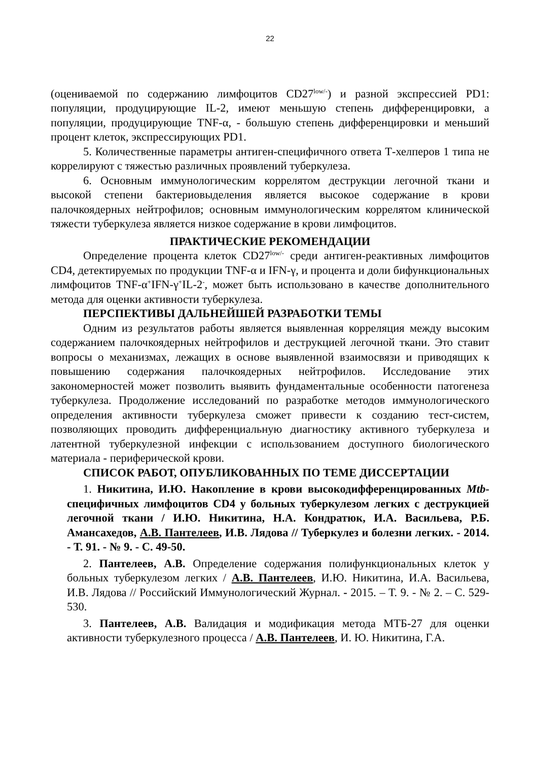22
(оцениваемой по содержанию лимфоцитов CD27<sup>low/-</sup>) и разной экспрессией PD1: популяции, продуцирующие IL-2, имеют меньшую степень дифференцировки, а популяции, продуцирующие TNF-α, - большую степень дифференцировки и меньший процент клеток, экспрессирующих PD1.
5. Количественные параметры антиген-специфичного ответа Т-хелперов 1 типа не коррелируют с тяжестью различных проявлений туберкулеза.
6. Основным иммунологическим коррелятом деструкции легочной ткани и высокой степени бактериовыделения является высокое содержание в крови палочкоядерных нейтрофилов; основным иммунологическим коррелятом клинической тяжести туберкулеза является низкое содержание в крови лимфоцитов.
ПРАКТИЧЕСКИЕ РЕКОМЕНДАЦИИ
Определение процента клеток CD27<sup>low/-</sup> среди антиген-реактивных лимфоцитов CD4, детектируемых по продукции TNF-α и IFN-γ, и процента и доли бифункциональных лимфоцитов TNF-α<sup>+</sup>IFN-γ<sup>+</sup>IL-2<sup>-</sup>, может быть использовано в качестве дополнительного метода для оценки активности туберкулеза.
ПЕРСПЕКТИВЫ ДАЛЬНЕЙШЕЙ РАЗРАБОТКИ ТЕМЫ
Одним из результатов работы является выявленная корреляция между высоким содержанием палочкоядерных нейтрофилов и деструкцией легочной ткани. Это ставит вопросы о механизмах, лежащих в основе выявленной взаимосвязи и приводящих к повышению содержания палочкоядерных нейтрофилов. Исследование этих закономерностей может позволить выявить фундаментальные особенности патогенеза туберкулеза. Продолжение исследований по разработке методов иммунологического определения активности туберкулеза сможет привести к созданию тест-систем, позволяющих проводить дифференциальную диагностику активного туберкулеза и латентной туберкулезной инфекции с использованием доступного биологического материала - периферической крови.
СПИСОК РАБОТ, ОПУБЛИКОВАННЫХ ПО ТЕМЕ ДИССЕРТАЦИИ
1. Никитина, И.Ю. Накопление в крови высокодифференцированных Mtb-специфичных лимфоцитов CD4 у больных туберкулезом легких с деструкцией легочной ткани / И.Ю. Никитина, Н.А. Кондратюк, И.А. Васильева, Р.Б. Амансахедов, А.В. Пантелеев, И.В. Лядова // Туберкулез и болезни легких. - 2014. - Т. 91. - № 9. - С. 49-50.
2. Пантелеев, А.В. Определение содержания полифункциональных клеток у больных туберкулезом легких / А.В. Пантелеев, И.Ю. Никитина, И.А. Васильева, И.В. Лядова // Российский Иммунологический Журнал. - 2015. – Т. 9. - № 2. – С. 529-530.
3. Пантелеев, А.В. Валидация и модификация метода МТБ-27 для оценки активности туберкулезного процесса / А.В. Пантелеев, И. Ю. Никитина, Г.А.